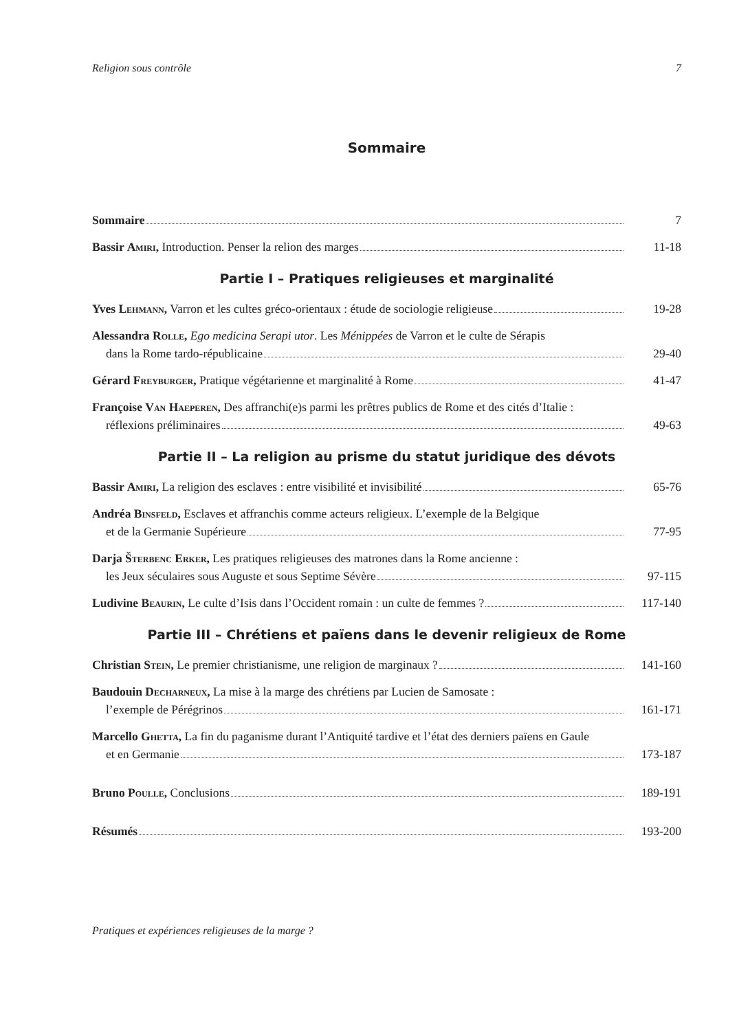Religion sous contrôle 7
Sommaire
Sommaire
7
Bassir Amiri, Introduction. Penser la relion des marges
11-18
Partie I – Pratiques religieuses et marginalité
Yves Lehmann, Varron et les cultes gréco-orientaux : étude de sociologie religieuse
19-28
Alessandra Rolle, Ego medicina Serapi utor. Les Ménippées de Varron et le culte de Sérapis
dans la Rome tardo-républicaine
29-40
Gérard Freyburger, Pratique végétarienne et marginalité à Rome
41-47
Françoise Van Haeperen, Des affranchi(e)s parmi les prêtres publics de Rome et des cités d’Italie :
réflexions préliminaires
49-63
Partie II – La religion au prisme du statut juridique des dévots
Bassir Amiri, La religion des esclaves : entre visibilité et invisibilité
65-76
Andréa Binsfeld, Esclaves et affranchis comme acteurs religieux. L’exemple de la Belgique
et de la Germanie Supérieure
77-95
Darja Šterbenc Erker, Les pratiques religieuses des matrones dans la Rome ancienne :
les Jeux séculaires sous Auguste et sous Septime Sévère
97-115
Ludivine Beaurin, Le culte d’Isis dans l’Occident romain : un culte de femmes ?
117-140
Partie III – Chrétiens et païens dans le devenir religieux de Rome
Christian Stein, Le premier christianisme, une religion de marginaux ?
141-160
Baudouin Decharneux, La mise à la marge des chrétiens par Lucien de Samosate :
l’exemple de Pérégrinos
161-171
Marcello Ghetta, La fin du paganisme durant l’Antiquité tardive et l’état des derniers païens en Gaule
et en Germanie
173-187
Bruno Poulle, Conclusions
189-191
Résumés
193-200
Pratiques et expériences religieuses de la marge ?